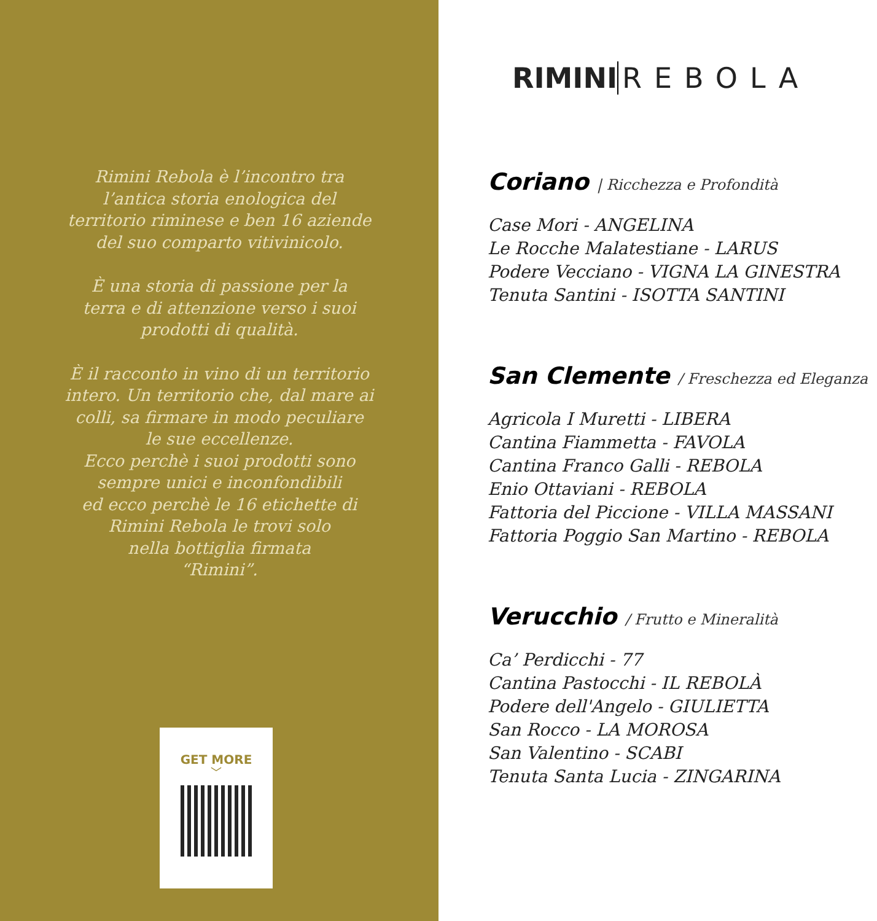Rimini Rebola è l’incontro tra
l’antica storia enologica del
territorio riminese e ben 16 aziende
del suo comparto vitivinicolo.
È una storia di passione per la
terra e di attenzione verso i suoi
prodotti di qualità.
È il racconto in vino di un territorio
intero. Un territorio che, dal mare ai
colli, sa firmare in modo peculiare
le sue eccellenze.
Ecco perchè i suoi prodotti sono
sempre unici e inconfondibili
ed ecco perchè le 16 etichette di
Rimini Rebola le trovi solo
nella bottiglia firmata
“Rimini”.
GET MORE
﹀
RIMINI REBOLA
Coriano | Ricchezza e Profondità
Case Mori - ANGELINA
Le Rocche Malatestiane - LARUS
Podere Vecciano - VIGNA LA GINESTRA
Tenuta Santini - ISOTTA SANTINI
San Clemente / Freschezza ed Eleganza
Agricola I Muretti - LIBERA
Cantina Fiammetta - FAVOLA
Cantina Franco Galli - REBOLA
Enio Ottaviani - REBOLA
Fattoria del Piccione - VILLA MASSANI
Fattoria Poggio San Martino - REBOLA
Verucchio / Frutto e Mineralità
Ca’ Perdicchi - 77
Cantina Pastocchi - IL REBOLÀ
Podere dell'Angelo - GIULIETTA
San Rocco - LA MOROSA
San Valentino - SCABI
Tenuta Santa Lucia - ZINGARINA